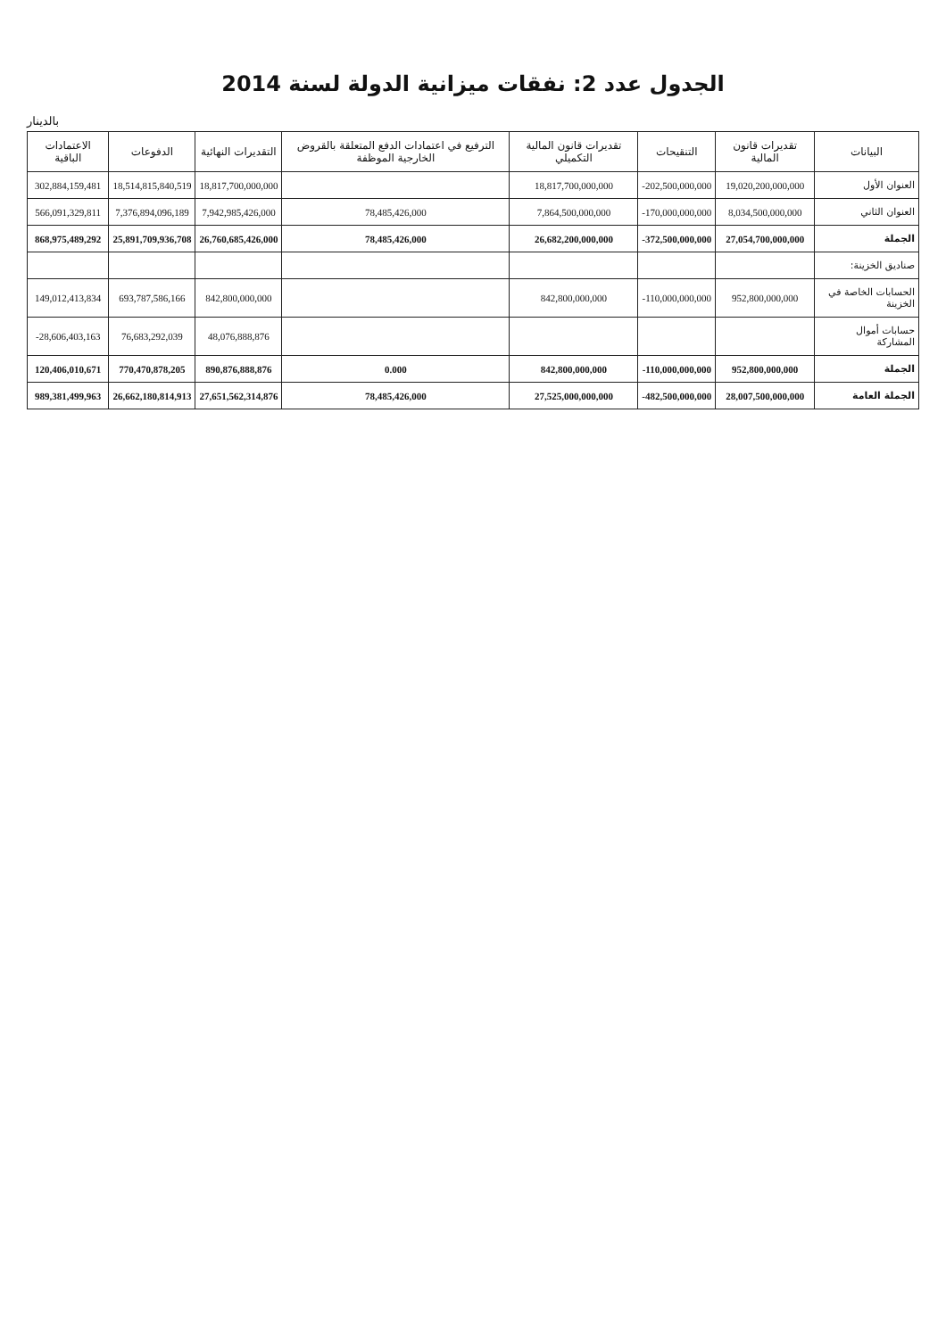الجدول عدد 2: نفقات ميزانية الدولة لسنة 2014
بالدينار
| البيانات | تقديرات قانون المالية | التنقيحات | تقديرات قانون المالية التكميلي | الترفيع في اعتمادات الدفع المتعلقة بالقروض الخارجية الموظفة | التقديرات النهائية | الدفوعات | الاعتمادات الباقية |
| --- | --- | --- | --- | --- | --- | --- | --- |
| العنوان الأول | 19,020,200,000,000 | -202,500,000,000 | 18,817,700,000,000 | | 18,817,700,000,000 | 18,514,815,840,519 | 302,884,159,481 |
| العنوان الثاني | 8,034,500,000,000 | -170,000,000,000 | 7,864,500,000,000 | 78,485,426,000 | 7,942,985,426,000 | 7,376,894,096,189 | 566,091,329,811 |
| الجملة | 27,054,700,000,000 | -372,500,000,000 | 26,682,200,000,000 | 78,485,426,000 | 26,760,685,426,000 | 25,891,709,936,708 | 868,975,489,292 |
| صناديق الخزينة: | | | | | | | |
| الحسابات الخاصة في الخزينة | 952,800,000,000 | -110,000,000,000 | 842,800,000,000 | | 842,800,000,000 | 693,787,586,166 | 149,012,413,834 |
| حسابات أموال المشاركة | | | | | 48,076,888,876 | 76,683,292,039 | -28,606,403,163 |
| الجملة | 952,800,000,000 | -110,000,000,000 | 842,800,000,000 | 0.000 | 890,876,888,876 | 770,470,878,205 | 120,406,010,671 |
| الجملة العامة | 28,007,500,000,000 | -482,500,000,000 | 27,525,000,000,000 | 78,485,426,000 | 27,651,562,314,876 | 26,662,180,814,913 | 989,381,499,963 |